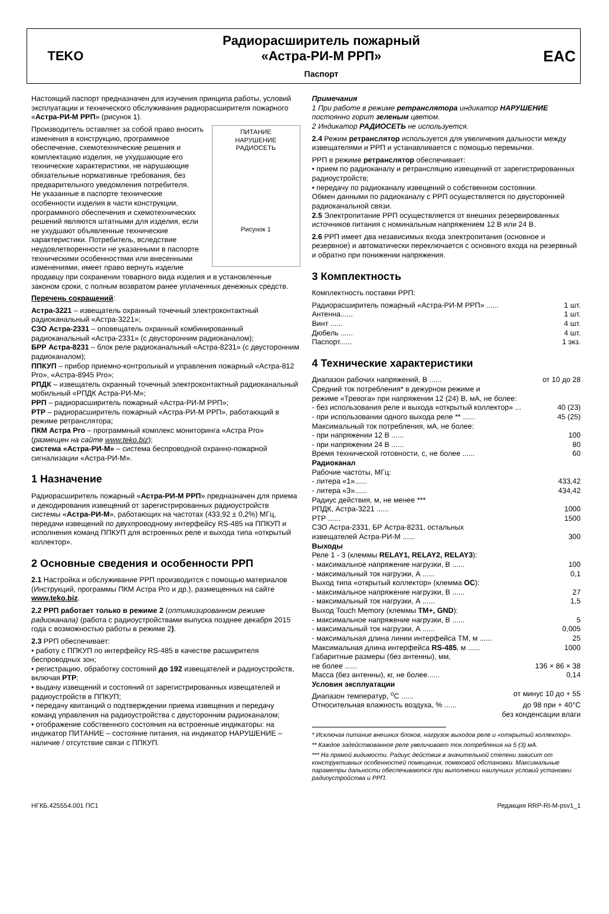TEKO
Радиорасширитель пожарный
«Астра-РИ-М РРП»
Паспорт
EAC
Настоящий паспорт предназначен для изучения принципа работы, условий эксплуатации и технического обслуживания радиорасширителя пожарного «Астра-РИ-М РРП» (рисунок 1).
ПИТАНИЕ
НАРУШЕНИЕ
РАДИОСЕТЬ
Рисунок 1
Производитель оставляет за собой право вносить изменения в конструкцию, программное обеспечение, схемотехнические решения и комплектацию изделия, не ухудшающие его технические характеристики, не нарушающие обязательные нормативные требования, без предварительного уведомления потребителя.
Не указанные в паспорте технические особенности изделия в части конструкции, программного обеспечения и схемотехнических решений являются штатными для изделия, если не ухудшают объявленные технические характеристики. Потребитель, вследствие неудовлетворенности не указанными в паспорте техническими особенностями или внесенными изменениями, имеет право вернуть изделие продавцу при сохранении товарного вида изделия и в установленные законом сроки, с полным возвратом ранее уплаченных денежных средств.
Перечень сокращений:
Астра-3221 – извещатель охранный точечный электроконтактный радиоканальный «Астра-3221»;
СЗО Астра-2331 – оповещатель охранный комбинированный радиоканальный «Астра-2331» (с двусторонним радиоканалом);
БРР Астра-8231 – блок реле радиоканальный «Астра-8231» (с двусторонним радиоканалом);
ППКУП – прибор приемно-контрольный и управления пожарный «Астра-812 Pro», «Астра-8945 Pro»;
РПДК – извещатель охранный точечный электроконтактный радиоканальный мобильный «РПДК Астра-РИ-М»;
РРП – радиорасширитель пожарный «Астра-РИ-М РРП»;
РТР – радиорасширитель пожарный «Астра-РИ-М РРП», работающий в режиме ретранслятора;
ПКМ Астра Pro – программный комплекс мониторинга «Астра Pro» (размещен на сайте www.teko.biz);
система «Астра-РИ-М» – система беспроводной охранно-пожарной сигнализации «Астра-РИ-М».
1 Назначение
Радиорасширитель пожарный «Астра-РИ-М РРП» предназначен для приема и декодирования извещений от зарегистрированных радиоустройств системы «Астра-РИ-М», работающих на частотах (433,92 ± 0,2%) МГц, передачи извещений по двухпроводному интерфейсу RS-485 на ППКУП и исполнения команд ППКУП для встроенных реле и выхода типа «открытый коллектор».
2 Основные сведения и особенности РРП
2.1 Настройка и обслуживание РРП производится с помощью материалов (Инструкций, программы ПКМ Астра Pro и др.), размещенных на сайте www.teko.biz.
2.2 РРП работает только в режиме 2 (оптимизированном режиме радиоканала) (работа с радиоустройствами выпуска позднее декабря 2015 года с возможностью работы в режиме 2).
2.3 РРП обеспечивает:
• работу с ППКУП по интерфейсу RS-485 в качестве расширителя беспроводных зон;
• регистрацию, обработку состояний до 192 извещателей и радиоустройств, включая РТР;
• выдачу извещений и состояний от зарегистрированных извещателей и радиоустройств в ППКУП;
• передачу квитанций о подтверждении приема извещения и передачу команд управления на радиоустройства с двусторонним радиоканалом;
• отображение собственного состояния на встроенные индикаторы: на индикатор ПИТАНИЕ – состояние питания, на индикатор НАРУШЕНИЕ – наличие / отсутствие связи с ППКУП.
Примечания
1 При работе в режиме ретранслятора индикатор НАРУШЕНИЕ постоянно горит зеленым цветом.
2 Индикатор РАДИОСЕТЬ не используется.
2.4 Режим ретранслятор используется для увеличения дальности между извещателями и РРП и устанавливается с помощью перемычки.
РРП в режиме ретранслятор обеспечивает:
• прием по радиоканалу и ретрансляцию извещений от зарегистрированных радиоустройств;
• передачу по радиоканалу извещений о собственном состоянии.
Обмен данными по радиоканалу с РРП осуществляется по двусторонней радиоканальной связи.
2.5 Электропитание РРП осуществляется от внешних резервированных источников питания с номинальным напряжением 12 В или 24 В.
2.6 РРП имеет два независимых входа электропитания (основное и резервное) и автоматически переключается с основного входа на резервный и обратно при понижении напряжения.
3 Комплектность
Комплектность поставки РРП:
Радиорасширитель пожарный «Астра-РИ-М РРП» ...... 1 шт.
Антенна...... 1 шт.
Винт ...... 4 шт.
Дюбель ...... 4 шт.
Паспорт...... 1 экз.
4 Технические характеристики
Диапазон рабочих напряжений, В ...... от 10 до 28
Средний ток потребления* в дежурном режиме и
режиме «Тревога» при напряжении 12 (24) В, мА, не более:
- без использования реле и выхода «открытый коллектор» ... 40 (23)
- при использовании одного выхода реле ** ...... 45 (25)
Максимальный ток потребления, мА, не более:
- при напряжении 12 В ...... 100
- при напряжении 24 В ...... 80
Время технической готовности, с, не более ...... 60
Радиоканал
Рабочие частоты, МГц:
- литера «1»...... 433,42
- литера «3»...... 434,42
Радиус действия, м, не менее ***
РПДК, Астра-3221 ...... 1000
РТР ...... 1500
СЗО Астра-2331, БР Астра-8231, остальных
извещателей Астра-РИ-М ...... 300
Выходы
Реле 1 - 3 (клеммы RELAY1, RELAY2, RELAY3):
- максимальное напряжение нагрузки, В ...... 100
- максимальный ток нагрузки, А ...... 0,1
Выход типа «открытый коллектор» (клемма ОС):
- максимальное напряжение нагрузки, В ...... 27
- максимальный ток нагрузки, А ...... 1,5
Выход Touch Memory (клеммы TM+, GND):
- максимальное напряжение нагрузки, В ...... 5
- максимальный ток нагрузки, А ...... 0,005
- максимальная длина линии интерфейса ТМ, м ...... 25
Максимальная длина интерфейса RS-485, м ...... 1000
Габаритные размеры (без антенны), мм,
не более ...... 136 × 86 × 38
Масса (без антенны), кг, не более...... 0,14
Условия эксплуатации
Диапазон температур, <sup>о</sup>С ...... от минус 10 до + 55
Относительная влажность воздуха, % ...... до 98 при + 40°С
без конденсации влаги
* Исключая питание внешних блоков, нагрузок выходов реле и «открытый коллектор».
** Каждое задействованное реле увеличивает ток потребления на 5 (3) мА.
*** На прямой видимости. Радиус действия в значительной степени зависит от конструктивных особенностей помещения, помеховой обстановки. Максимальные параметры дальности обеспечиваются при выполнении наилучших условий установки радиоустройства и РРП.
НГКБ.425554.001 ПС1 Редакция RRP-RI-M-psv1_1